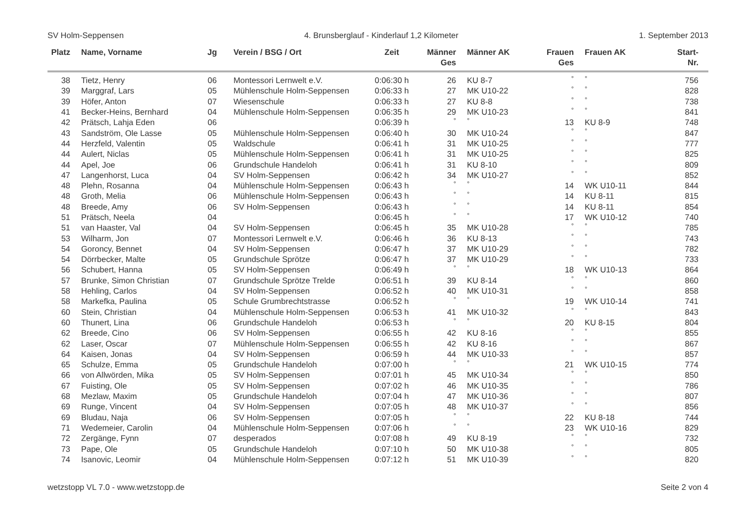SV Holm-Seppensen 4. Brunsberglauf - Kinderlauf 1,2 Kilometer 1. September 2013
| Platz | Name, Vorname | Jg | Verein / BSG / Ort | Zeit | Männer Ges | Männer AK | Frauen Ges | Frauen AK | Start- Nr. |
| --- | --- | --- | --- | --- | --- | --- | --- | --- | --- |
| 38 | Tietz, Henry | 06 | Montessori Lernwelt e.V. | 0:06:30 h | 26 | KU 8-7 | ° | ° | 756 |
| 39 | Marggraf, Lars | 05 | Mühlenschule Holm-Seppensen | 0:06:33 h | 27 | MK U10-22 | ° | ° | 828 |
| 39 | Höfer, Anton | 07 | Wiesenschule | 0:06:33 h | 27 | KU 8-8 | ° | ° | 738 |
| 41 | Becker-Heins, Bernhard | 04 | Mühlenschule Holm-Seppensen | 0:06:35 h | 29 | MK U10-23 | ° | ° | 841 |
| 42 | Prätsch, Lahja Eden | 06 | | 0:06:39 h | ° | ° | 13 | KU 8-9 | 748 |
| 43 | Sandström, Ole Lasse | 05 | Mühlenschule Holm-Seppensen | 0:06:40 h | 30 | MK U10-24 | ° | ° | 847 |
| 44 | Herzfeld, Valentin | 05 | Waldschule | 0:06:41 h | 31 | MK U10-25 | ° | ° | 777 |
| 44 | Aulert, Niclas | 05 | Mühlenschule Holm-Seppensen | 0:06:41 h | 31 | MK U10-25 | ° | ° | 825 |
| 44 | Apel, Joe | 06 | Grundschule Handeloh | 0:06:41 h | 31 | KU 8-10 | ° | ° | 809 |
| 47 | Langenhorst, Luca | 04 | SV Holm-Seppensen | 0:06:42 h | 34 | MK U10-27 | ° | ° | 852 |
| 48 | Plehn, Rosanna | 04 | Mühlenschule Holm-Seppensen | 0:06:43 h | ° | ° | 14 | WK U10-11 | 844 |
| 48 | Groth, Melia | 06 | Mühlenschule Holm-Seppensen | 0:06:43 h | ° | ° | 14 | KU 8-11 | 815 |
| 48 | Breede, Amy | 06 | SV Holm-Seppensen | 0:06:43 h | ° | ° | 14 | KU 8-11 | 854 |
| 51 | Prätsch, Neela | 04 | | 0:06:45 h | ° | ° | 17 | WK U10-12 | 740 |
| 51 | van Haaster, Val | 04 | SV Holm-Seppensen | 0:06:45 h | 35 | MK U10-28 | ° | ° | 785 |
| 53 | Wilharm, Jon | 07 | Montessori Lernwelt e.V. | 0:06:46 h | 36 | KU 8-13 | ° | ° | 743 |
| 54 | Goroncy, Bennet | 04 | SV Holm-Seppensen | 0:06:47 h | 37 | MK U10-29 | ° | ° | 782 |
| 54 | Dörrbecker, Malte | 05 | Grundschule Sprötze | 0:06:47 h | 37 | MK U10-29 | ° | ° | 733 |
| 56 | Schubert, Hanna | 05 | SV Holm-Seppensen | 0:06:49 h | ° | ° | 18 | WK U10-13 | 864 |
| 57 | Brunke, Simon Christian | 07 | Grundschule Sprötze Trelde | 0:06:51 h | 39 | KU 8-14 | ° | ° | 860 |
| 58 | Hehling, Carlos | 04 | SV Holm-Seppensen | 0:06:52 h | 40 | MK U10-31 | ° | ° | 858 |
| 58 | Markefka, Paulina | 05 | Schule Grumbrechtstrasse | 0:06:52 h | ° | ° | 19 | WK U10-14 | 741 |
| 60 | Stein, Christian | 04 | Mühlenschule Holm-Seppensen | 0:06:53 h | 41 | MK U10-32 | ° | ° | 843 |
| 60 | Thunert, Lina | 06 | Grundschule Handeloh | 0:06:53 h | ° | ° | 20 | KU 8-15 | 804 |
| 62 | Breede, Cino | 06 | SV Holm-Seppensen | 0:06:55 h | 42 | KU 8-16 | ° | ° | 855 |
| 62 | Laser, Oscar | 07 | Mühlenschule Holm-Seppensen | 0:06:55 h | 42 | KU 8-16 | ° | ° | 867 |
| 64 | Kaisen, Jonas | 04 | SV Holm-Seppensen | 0:06:59 h | 44 | MK U10-33 | ° | ° | 857 |
| 65 | Schulze, Emma | 05 | Grundschule Handeloh | 0:07:00 h | ° | ° | 21 | WK U10-15 | 774 |
| 66 | von Allwörden, Mika | 05 | SV Holm-Seppensen | 0:07:01 h | 45 | MK U10-34 | ° | ° | 850 |
| 67 | Fuisting, Ole | 05 | SV Holm-Seppensen | 0:07:02 h | 46 | MK U10-35 | ° | ° | 786 |
| 68 | Mezlaw, Maxim | 05 | Grundschule Handeloh | 0:07:04 h | 47 | MK U10-36 | ° | ° | 807 |
| 69 | Runge, Vincent | 04 | SV Holm-Seppensen | 0:07:05 h | 48 | MK U10-37 | ° | ° | 856 |
| 69 | Bludau, Naja | 06 | SV Holm-Seppensen | 0:07:05 h | ° | ° | 22 | KU 8-18 | 744 |
| 71 | Wedemeier, Carolin | 04 | Mühlenschule Holm-Seppensen | 0:07:06 h | ° | ° | 23 | WK U10-16 | 829 |
| 72 | Zergänge, Fynn | 07 | desperados | 0:07:08 h | 49 | KU 8-19 | ° | ° | 732 |
| 73 | Pape, Ole | 05 | Grundschule Handeloh | 0:07:10 h | 50 | MK U10-38 | ° | ° | 805 |
| 74 | Isanovic, Leomir | 04 | Mühlenschule Holm-Seppensen | 0:07:12 h | 51 | MK U10-39 | ° | ° | 820 |
wetzstopp VL 7.0 - www.wetzstopp.de Seite 2 von 4